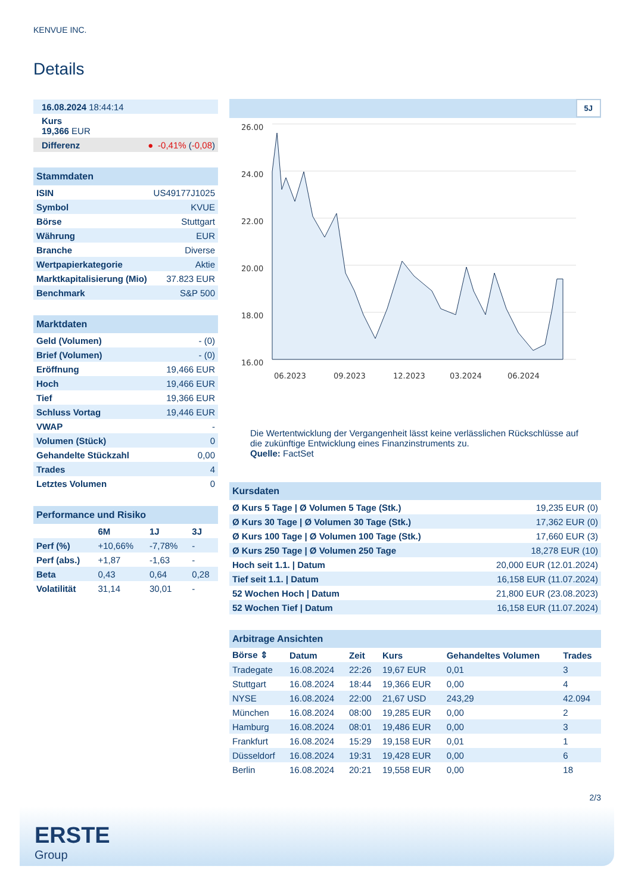KENVUE INC.
Details
| 16.08.2024 18:44:14 |
| Kurs 19,366 EUR |
| Differenz ● -0,41% ( -0,08 ) |
| Stammdaten | |
| ISIN | US49177J1025 |
| Symbol | KVUE |
| Börse | Stuttgart |
| Währung | EUR |
| Branche | Diverse |
| Wertpapierkategorie | Aktie |
| Marktkapitalisierung (Mio) | 37.823 EUR |
| Benchmark | S&P 500 |
| Marktdaten | |
| Geld (Volumen) | - (0) |
| Brief (Volumen) | - (0) |
| Eröffnung | 19,466 EUR |
| Hoch | 19,466 EUR |
| Tief | 19,366 EUR |
| Schluss Vortag | 19,446 EUR |
| VWAP | - |
| Volumen (Stück) | 0 |
| Gehandelte Stückzahl | 0,00 |
| Trades | 4 |
| Letztes Volumen | 0 |
| Performance und Risiko | | | |
| | 6M | 1J | 3J |
| Perf (%) | +10,66% | -7,78% | - |
| Perf (abs.) | +1,87 | -1,63 | - |
| Beta | 0,43 | 0,64 | 0,28 |
| Volatilität | 31,14 | 30,01 | - |
5J
26.00
24.00
22.00
20.00
18.00
16.00
06.2023
09.2023
12.2023
03.2024
06.2024
Die Wertentwicklung der Vergangenheit lässt keine verlässlichen Rückschlüsse auf die zukünftige Entwicklung eines Finanzinstruments zu.
Quelle: FactSet
| Kursdaten | |
| Ø Kurs 5 Tage / Ø Volumen 5 Tage (Stk.) | 19,235 EUR (0) |
| Ø Kurs 30 Tage / Ø Volumen 30 Tage (Stk.) | 17,362 EUR (0) |
| Ø Kurs 100 Tage / Ø Volumen 100 Tage (Stk.) | 17,660 EUR (3) |
| Ø Kurs 250 Tage / Ø Volumen 250 Tage | 18,278 EUR (10) |
| Hoch seit 1.1. / Datum | 20,000 EUR (12.01.2024) |
| Tief seit 1.1. / Datum | 16,158 EUR (11.07.2024) |
| 52 Wochen Hoch / Datum | 21,800 EUR (23.08.2023) |
| 52 Wochen Tief / Datum | 16,158 EUR (11.07.2024) |
| Arbitrage Ansichten | | | | | |
| Börse ⇕ | Datum | Zeit | Kurs | Gehandeltes Volumen | Trades |
| Tradegate | 16.08.2024 | 22:26 | 19,67 EUR | 0,01 | 3 |
| Stuttgart | 16.08.2024 | 18:44 | 19,366 EUR | 0,00 | 4 |
| NYSE | 16.08.2024 | 22:00 | 21,67 USD | 243,29 | 42.094 |
| München | 16.08.2024 | 08:00 | 19,285 EUR | 0,00 | 2 |
| Hamburg | 16.08.2024 | 08:01 | 19,486 EUR | 0,00 | 3 |
| Frankfurt | 16.08.2024 | 15:29 | 19,158 EUR | 0,01 | 1 |
| Düsseldorf | 16.08.2024 | 19:31 | 19,428 EUR | 0,00 | 6 |
| Berlin | 16.08.2024 | 20:21 | 19,558 EUR | 0,00 | 18 |
2/3
ERSTE
Group